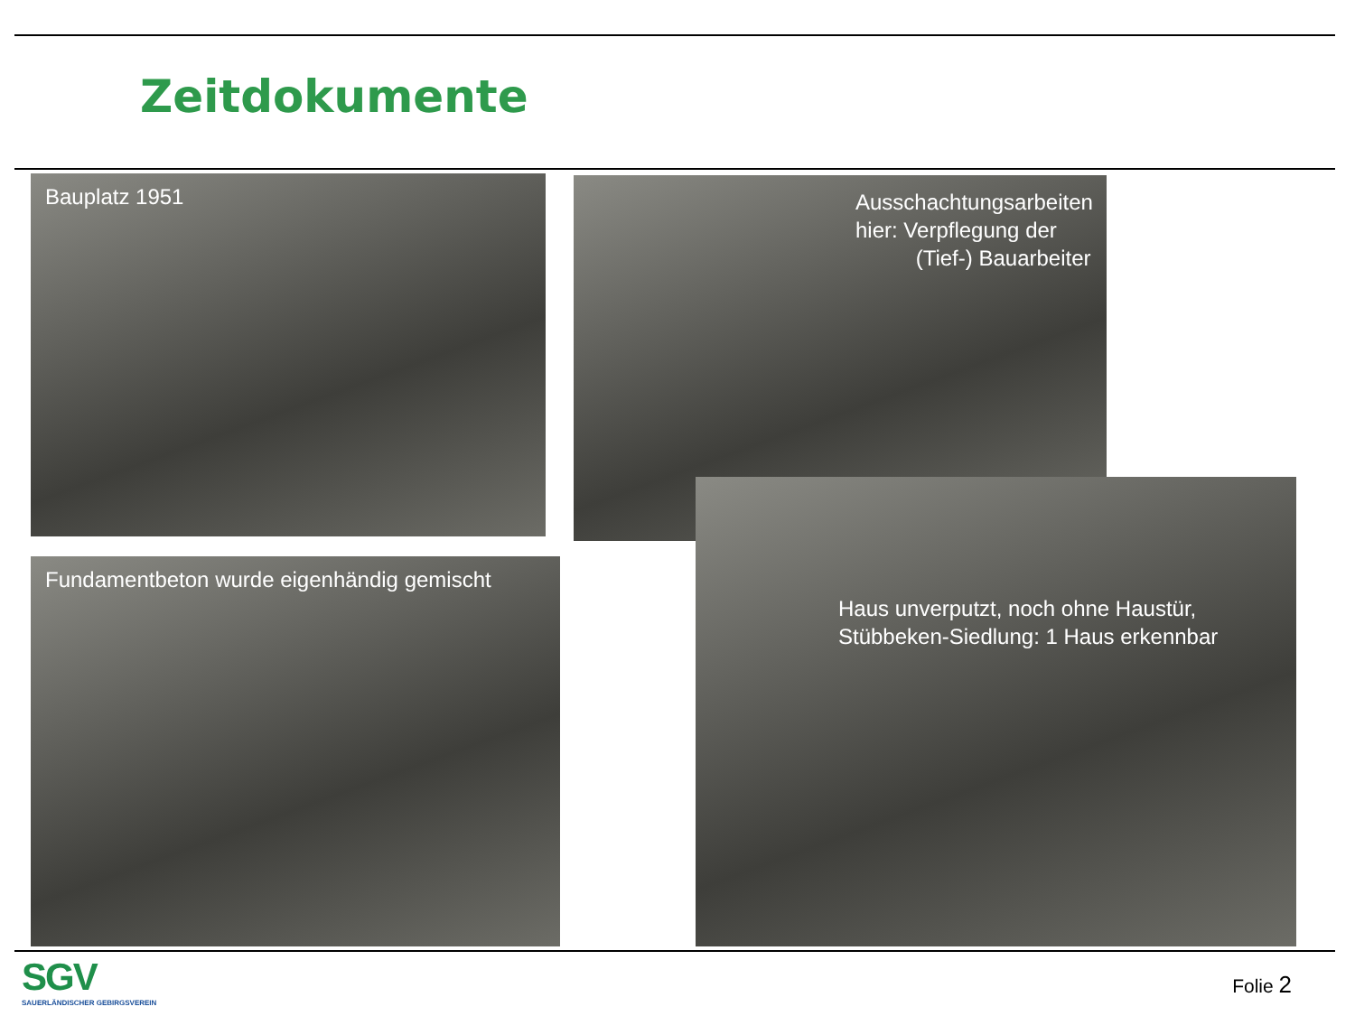Zeitdokumente
Bauplatz 1951
Ausschachtungsarbeiten
hier: Verpflegung der
(Tief-) Bauarbeiter
Fundamentbeton wurde eigenhändig gemischt
Haus unverputzt, noch ohne Haustür,
Stübbeken-Siedlung: 1 Haus erkennbar
SGV
SAUERLÄNDISCHER GEBIRGSVEREIN
Folie 2